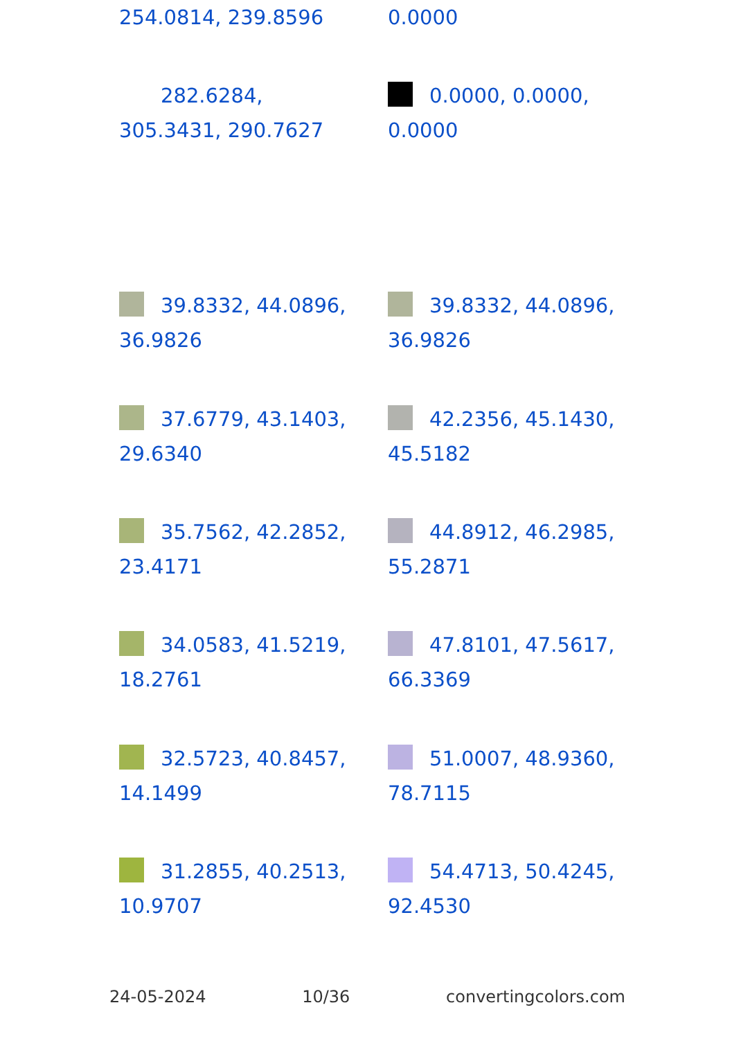254.0814, 239.8596 0.0000
282.6284,
305.3431, 290.7627
0.0000, 0.0000,
0.0000
39.8332, 44.0896,
36.9826
39.8332, 44.0896,
36.9826
37.6779, 43.1403,
29.6340
42.2356, 45.1430,
45.5182
35.7562, 42.2852,
23.4171
44.8912, 46.2985,
55.2871
34.0583, 41.5219,
18.2761
47.8101, 47.5617,
66.3369
32.5723, 40.8457,
14.1499
51.0007, 48.9360,
78.7115
31.2855, 40.2513,
10.9707
54.4713, 50.4245,
92.4530
24-05-2024 10/36 convertingcolors.com